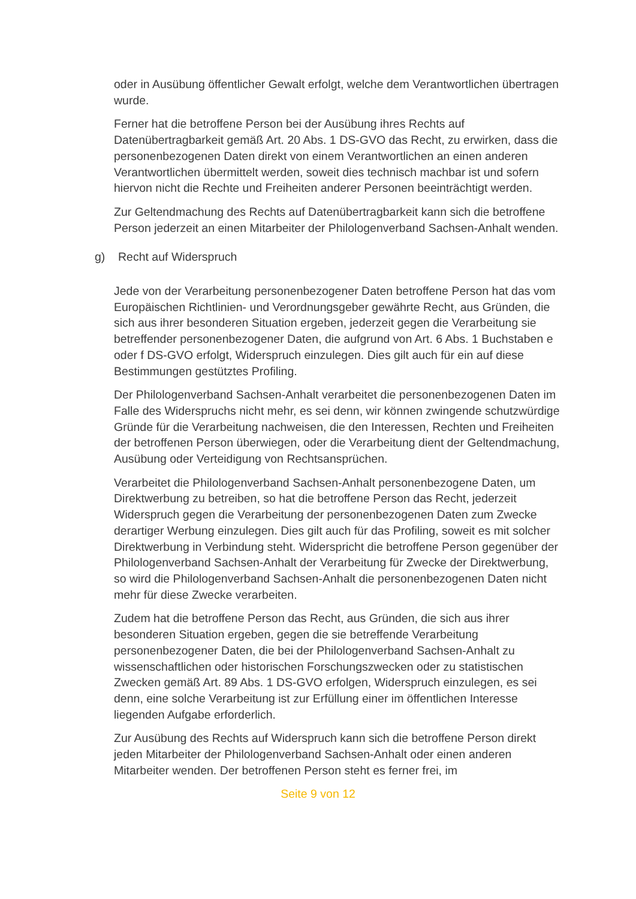oder in Ausübung öffentlicher Gewalt erfolgt, welche dem Verantwortlichen übertragen wurde.
Ferner hat die betroffene Person bei der Ausübung ihres Rechts auf Datenübertragbarkeit gemäß Art. 20 Abs. 1 DS-GVO das Recht, zu erwirken, dass die personenbezogenen Daten direkt von einem Verantwortlichen an einen anderen Verantwortlichen übermittelt werden, soweit dies technisch machbar ist und sofern hiervon nicht die Rechte und Freiheiten anderer Personen beeinträchtigt werden.
Zur Geltendmachung des Rechts auf Datenübertragbarkeit kann sich die betroffene Person jederzeit an einen Mitarbeiter der Philologenverband Sachsen-Anhalt wenden.
g) Recht auf Widerspruch
Jede von der Verarbeitung personenbezogener Daten betroffene Person hat das vom Europäischen Richtlinien- und Verordnungsgeber gewährte Recht, aus Gründen, die sich aus ihrer besonderen Situation ergeben, jederzeit gegen die Verarbeitung sie betreffender personenbezogener Daten, die aufgrund von Art. 6 Abs. 1 Buchstaben e oder f DS-GVO erfolgt, Widerspruch einzulegen. Dies gilt auch für ein auf diese Bestimmungen gestütztes Profiling.
Der Philologenverband Sachsen-Anhalt verarbeitet die personenbezogenen Daten im Falle des Widerspruchs nicht mehr, es sei denn, wir können zwingende schutzwürdige Gründe für die Verarbeitung nachweisen, die den Interessen, Rechten und Freiheiten der betroffenen Person überwiegen, oder die Verarbeitung dient der Geltendmachung, Ausübung oder Verteidigung von Rechtsansprüchen.
Verarbeitet die Philologenverband Sachsen-Anhalt personenbezogene Daten, um Direktwerbung zu betreiben, so hat die betroffene Person das Recht, jederzeit Widerspruch gegen die Verarbeitung der personenbezogenen Daten zum Zwecke derartiger Werbung einzulegen. Dies gilt auch für das Profiling, soweit es mit solcher Direktwerbung in Verbindung steht. Widerspricht die betroffene Person gegenüber der Philologenverband Sachsen-Anhalt der Verarbeitung für Zwecke der Direktwerbung, so wird die Philologenverband Sachsen-Anhalt die personenbezogenen Daten nicht mehr für diese Zwecke verarbeiten.
Zudem hat die betroffene Person das Recht, aus Gründen, die sich aus ihrer besonderen Situation ergeben, gegen die sie betreffende Verarbeitung personenbezogener Daten, die bei der Philologenverband Sachsen-Anhalt zu wissenschaftlichen oder historischen Forschungszwecken oder zu statistischen Zwecken gemäß Art. 89 Abs. 1 DS-GVO erfolgen, Widerspruch einzulegen, es sei denn, eine solche Verarbeitung ist zur Erfüllung einer im öffentlichen Interesse liegenden Aufgabe erforderlich.
Zur Ausübung des Rechts auf Widerspruch kann sich die betroffene Person direkt jeden Mitarbeiter der Philologenverband Sachsen-Anhalt oder einen anderen Mitarbeiter wenden. Der betroffenen Person steht es ferner frei, im
Seite 9 von 12